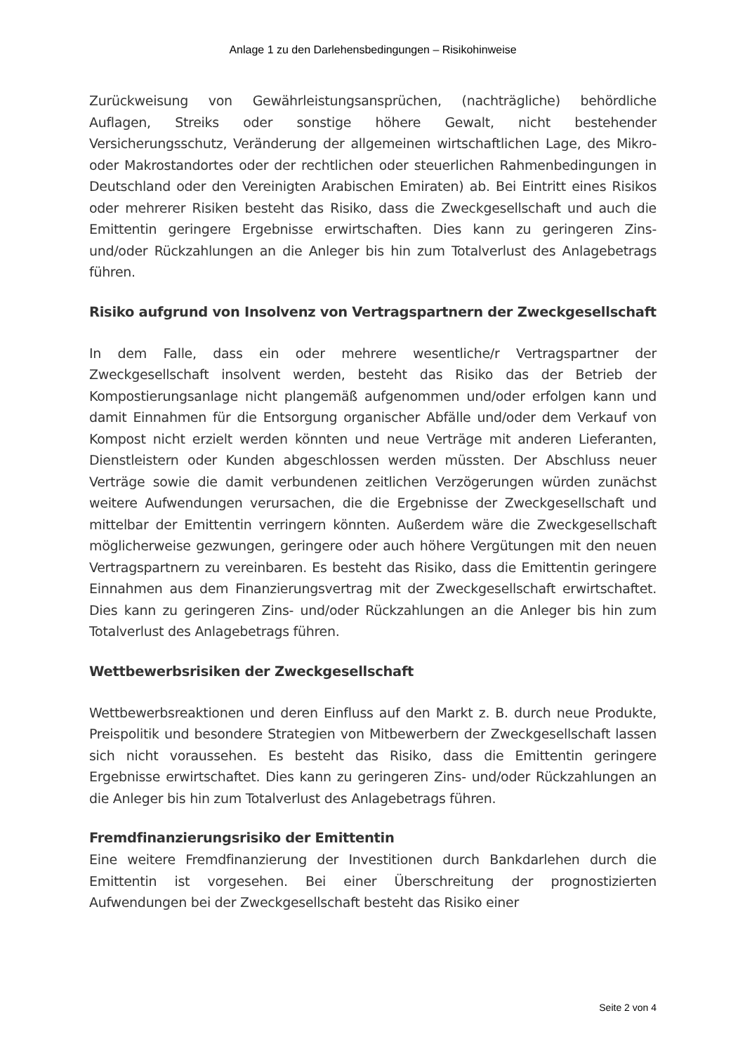Anlage 1 zu den Darlehensbedingungen – Risikohinweise
Zurückweisung von Gewährleistungsansprüchen, (nachträgliche) behördliche Auflagen, Streiks oder sonstige höhere Gewalt, nicht bestehender Versicherungsschutz, Veränderung der allgemeinen wirtschaftlichen Lage, des Mikro- oder Makrostandortes oder der rechtlichen oder steuerlichen Rahmenbedingungen in Deutschland oder den Vereinigten Arabischen Emiraten) ab. Bei Eintritt eines Risikos oder mehrerer Risiken besteht das Risiko, dass die Zweckgesellschaft und auch die Emittentin geringere Ergebnisse erwirtschaften. Dies kann zu geringeren Zins- und/oder Rückzahlungen an die Anleger bis hin zum Totalverlust des Anlagebetrags führen.
Risiko aufgrund von Insolvenz von Vertragspartnern der Zweckgesellschaft
In dem Falle, dass ein oder mehrere wesentliche/r Vertragspartner der Zweckgesellschaft insolvent werden, besteht das Risiko das der Betrieb der Kompostierungsanlage nicht plangemäß aufgenommen und/oder erfolgen kann und damit Einnahmen für die Entsorgung organischer Abfälle und/oder dem Verkauf von Kompost nicht erzielt werden könnten und neue Verträge mit anderen Lieferanten, Dienstleistern oder Kunden abgeschlossen werden müssten. Der Abschluss neuer Verträge sowie die damit verbundenen zeitlichen Verzögerungen würden zunächst weitere Aufwendungen verursachen, die die Ergebnisse der Zweckgesellschaft und mittelbar der Emittentin verringern könnten. Außerdem wäre die Zweckgesellschaft möglicherweise gezwungen, geringere oder auch höhere Vergütungen mit den neuen Vertragspartnern zu vereinbaren. Es besteht das Risiko, dass die Emittentin geringere Einnahmen aus dem Finanzierungsvertrag mit der Zweckgesellschaft erwirtschaftet. Dies kann zu geringeren Zins- und/oder Rückzahlungen an die Anleger bis hin zum Totalverlust des Anlagebetrags führen.
Wettbewerbsrisiken der Zweckgesellschaft
Wettbewerbsreaktionen und deren Einfluss auf den Markt z. B. durch neue Produkte, Preispolitik und besondere Strategien von Mitbewerbern der Zweckgesellschaft lassen sich nicht voraussehen. Es besteht das Risiko, dass die Emittentin geringere Ergebnisse erwirtschaftet. Dies kann zu geringeren Zins- und/oder Rückzahlungen an die Anleger bis hin zum Totalverlust des Anlagebetrags führen.
Fremdfinanzierungsrisiko der Emittentin
Eine weitere Fremdfinanzierung der Investitionen durch Bankdarlehen durch die Emittentin ist vorgesehen. Bei einer Überschreitung der prognostizierten Aufwendungen bei der Zweckgesellschaft besteht das Risiko einer
Seite 2 von 4